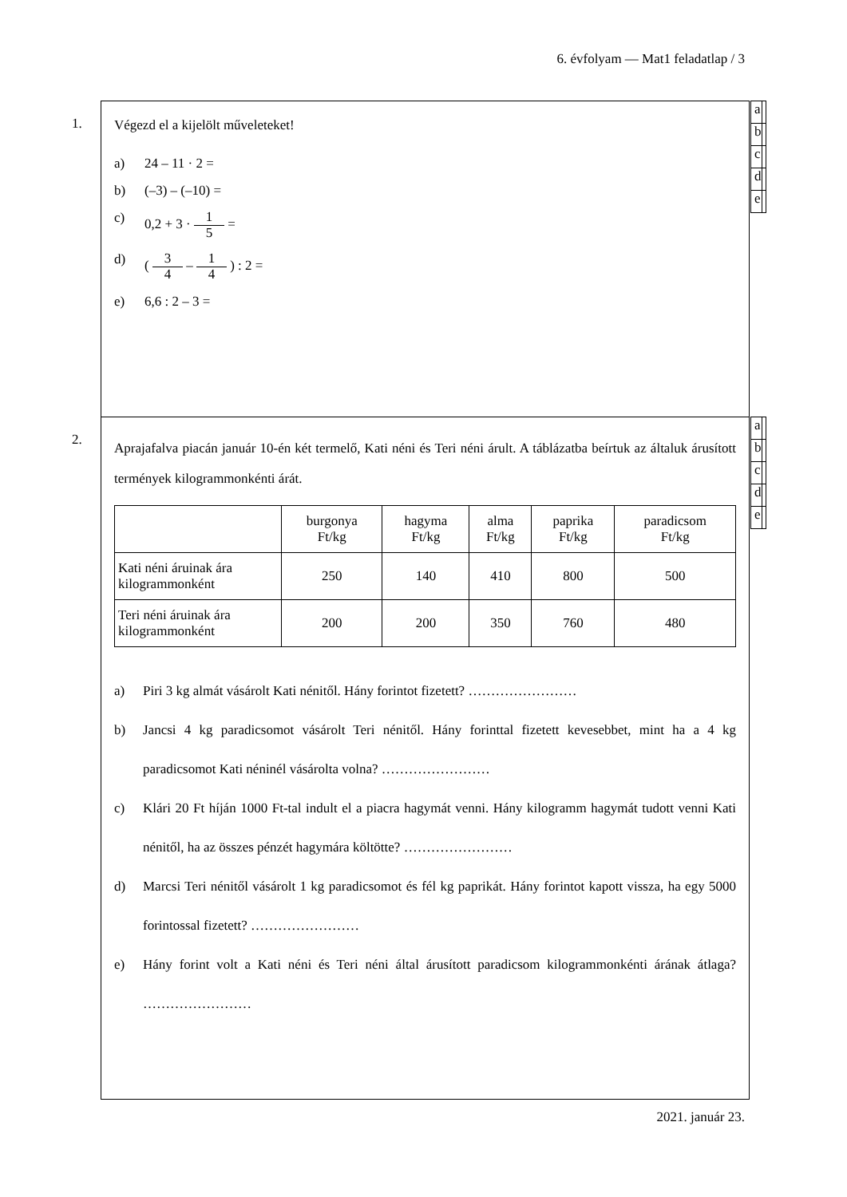6. évfolyam — Mat1 feladatlap / 3
1.
| a | |
| b | |
| c | |
| d | |
| e | |
Végezd el a kijelölt műveleteket!
a) 24 – 11 · 2 =
b) (–3) – (–10) =
c) 0,2 + 3 · 1 5 =
d) ( 3 4 – 1 4 ) : 2 =
e) 6,6 : 2 – 3 =
2.
| a | |
| b | |
| c | |
| d | |
| e | |
Aprajafalva piacán január 10-én két termelő, Kati néni és Teri néni árult. A táblázatba beírtuk az általuk árusított termények kilogrammonkénti árát.
| | burgonya Ft/kg | hagyma Ft/kg | alma Ft/kg | paprika Ft/kg | paradicsom Ft/kg |
| --- | --- | --- | --- | --- | --- |
| Kati néni áruinak ára kilogrammonként | 250 | 140 | 410 | 800 | 500 |
| Teri néni áruinak ára kilogrammonként | 200 | 200 | 350 | 760 | 480 |
a) Piri 3 kg almát vásárolt Kati nénitől. Hány forintot fizetett? ……………………
b) Jancsi 4 kg paradicsomot vásárolt Teri nénitől. Hány forinttal fizetett kevesebbet, mint ha a 4 kg paradicsomot Kati néninél vásárolta volna? ……………………
c) Klári 20 Ft híján 1000 Ft-tal indult el a piacra hagymát venni. Hány kilogramm hagymát tudott venni Kati nénitől, ha az összes pénzét hagymára költötte? ……………………
d) Marcsi Teri nénitől vásárolt 1 kg paradicsomot és fél kg paprikát. Hány forintot kapott vissza, ha egy 5000 forintossal fizetett? ……………………
e) Hány forint volt a Kati néni és Teri néni által árusított paradicsom kilogrammonkénti árának átlaga? ……………………
2021. január 23.